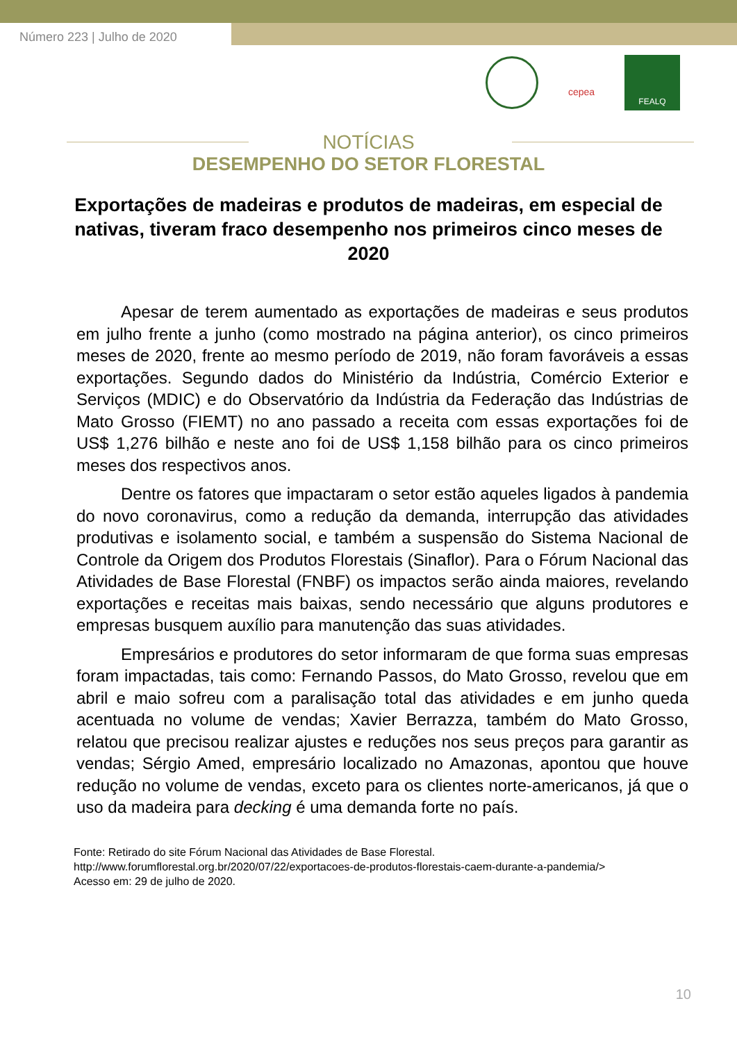Número 223 | Julho de 2020
cepea
FEALQ
NOTÍCIAS
DESEMPENHO DO SETOR FLORESTAL
Exportações de madeiras e produtos de madeiras, em especial de nativas, tiveram fraco desempenho nos primeiros cinco meses de 2020
Apesar de terem aumentado as exportações de madeiras e seus produtos em julho frente a junho (como mostrado na página anterior), os cinco primeiros meses de 2020, frente ao mesmo período de 2019, não foram favoráveis a essas exportações. Segundo dados do Ministério da Indústria, Comércio Exterior e Serviços (MDIC) e do Observatório da Indústria da Federação das Indústrias de Mato Grosso (FIEMT) no ano passado a receita com essas exportações foi de US$ 1,276 bilhão e neste ano foi de US$ 1,158 bilhão para os cinco primeiros meses dos respectivos anos.
Dentre os fatores que impactaram o setor estão aqueles ligados à pandemia do novo coronavirus, como a redução da demanda, interrupção das atividades produtivas e isolamento social, e também a suspensão do Sistema Nacional de Controle da Origem dos Produtos Florestais (Sinaflor). Para o Fórum Nacional das Atividades de Base Florestal (FNBF) os impactos serão ainda maiores, revelando exportações e receitas mais baixas, sendo necessário que alguns produtores e empresas busquem auxílio para manutenção das suas atividades.
Empresários e produtores do setor informaram de que forma suas empresas foram impactadas, tais como: Fernando Passos, do Mato Grosso, revelou que em abril e maio sofreu com a paralisação total das atividades e em junho queda acentuada no volume de vendas; Xavier Berrazza, também do Mato Grosso, relatou que precisou realizar ajustes e reduções nos seus preços para garantir as vendas; Sérgio Amed, empresário localizado no Amazonas, apontou que houve redução no volume de vendas, exceto para os clientes norte-americanos, já que o uso da madeira para decking é uma demanda forte no país.
Fonte: Retirado do site Fórum Nacional das Atividades de Base Florestal.
http://www.forumflorestal.org.br/2020/07/22/exportacoes-de-produtos-florestais-caem-durante-a-pandemia/>
Acesso em: 29 de julho de 2020.
10